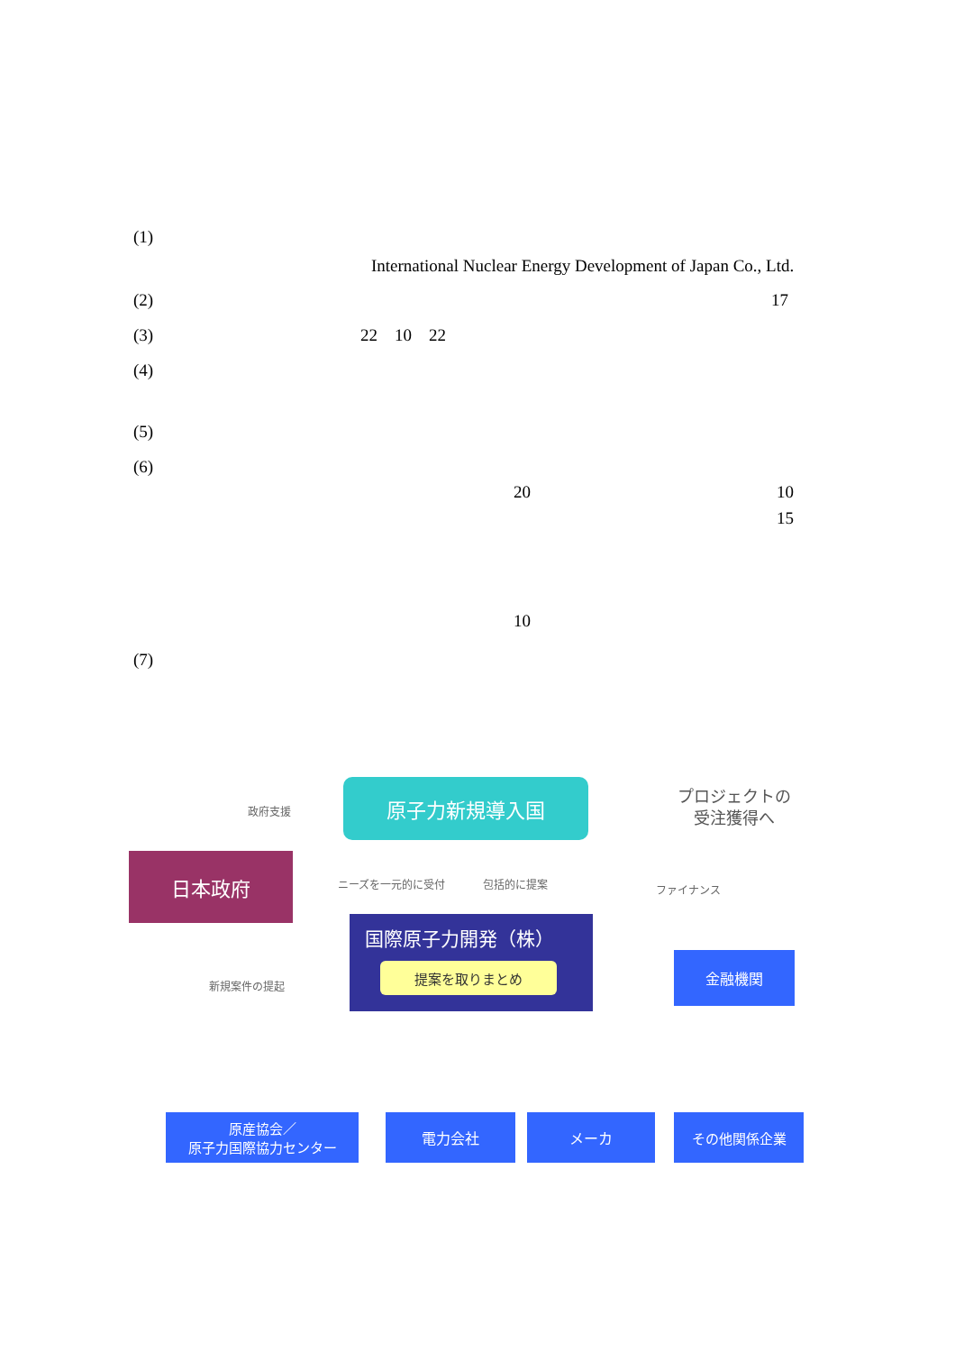(1)
International Nuclear Energy Development of Japan Co., Ltd.
(2) 17
(3) 22 10 22
(4)
(5)
(6)
20 10
15
10
(7)
原子力新規導入国
プロジェクトの
受注獲得へ
政府支援
日本政府
ニーズを一元的に受付 包括的に提案 ファイナンス
国際原子力開発（株）
提案を取りまとめ
新規案件の提起
金融機関
原産協会／
原子力国際協力センター
電力会社 メーカ その他関係企業